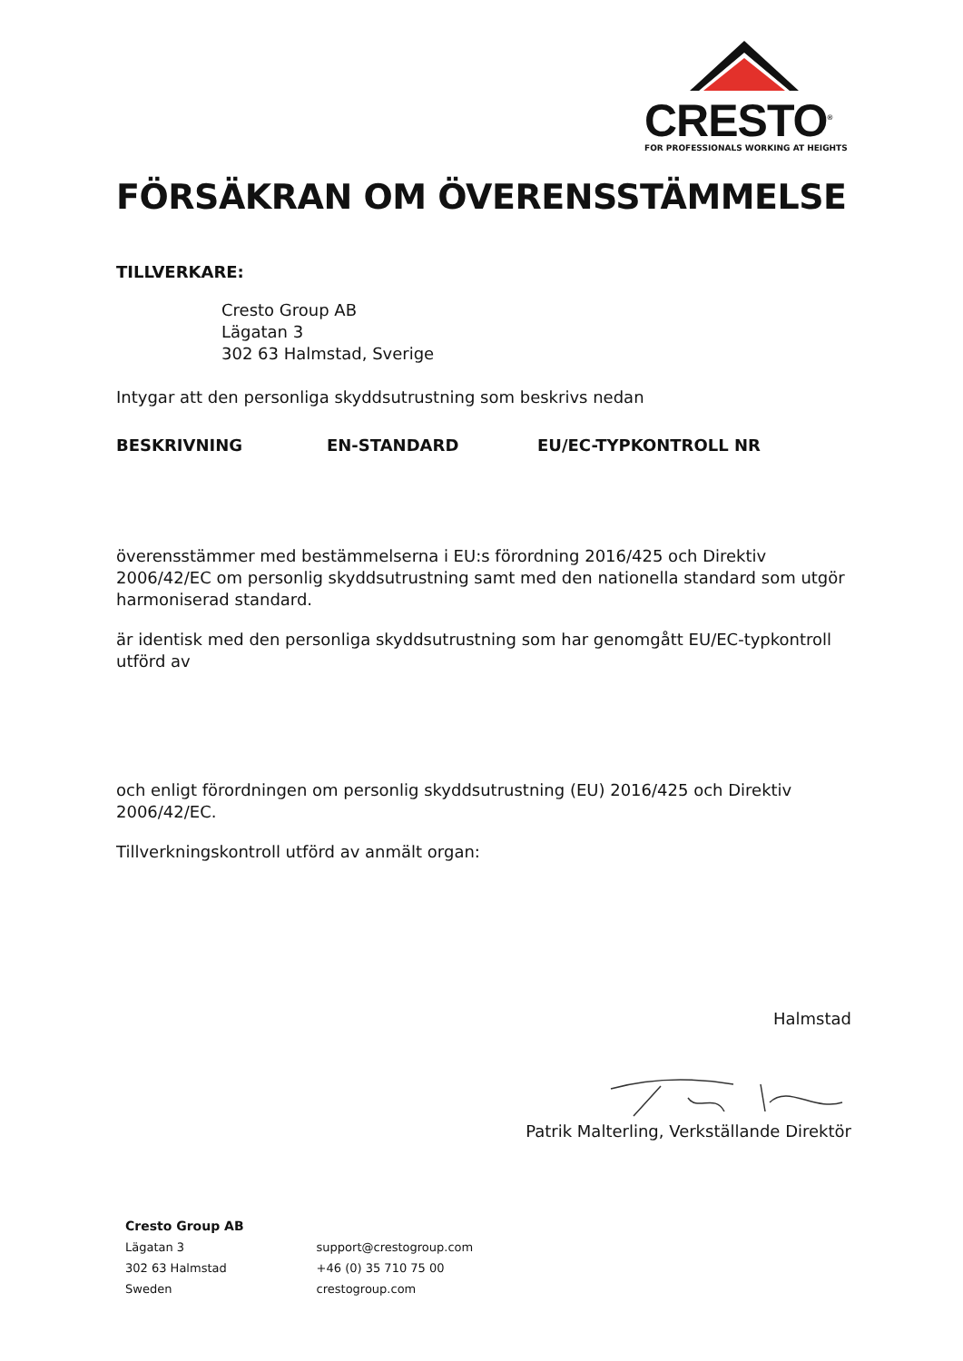CRESTO<sup>®</sup>
FOR PROFESSIONALS WORKING AT HEIGHTS
FÖRSÄKRAN OM ÖVERENSSTÄMMELSE
TILLVERKARE:
Cresto Group AB
Lägatan 3
302 63 Halmstad, Sverige
Intygar att den personliga skyddsutrustning som beskrivs nedan
BESKRIVNING EN-STANDARD EU/EC-TYPKONTROLL NR
överensstämmer med bestämmelserna i EU:s förordning 2016/425 och Direktiv 2006/42/EC om personlig skyddsutrustning samt med den nationella standard som utgör harmoniserad standard.
är identisk med den personliga skyddsutrustning som har genomgått EU/EC-typkontroll utförd av
och enligt förordningen om personlig skyddsutrustning (EU) 2016/425 och Direktiv 2006/42/EC.
Tillverkningskontroll utförd av anmält organ:
Halmstad
Patrik Malterling, Verkställande Direktör
Cresto Group AB
Lägatan 3
302 63 Halmstad
Sweden
support@crestogroup.com
+46 (0) 35 710 75 00
crestogroup.com